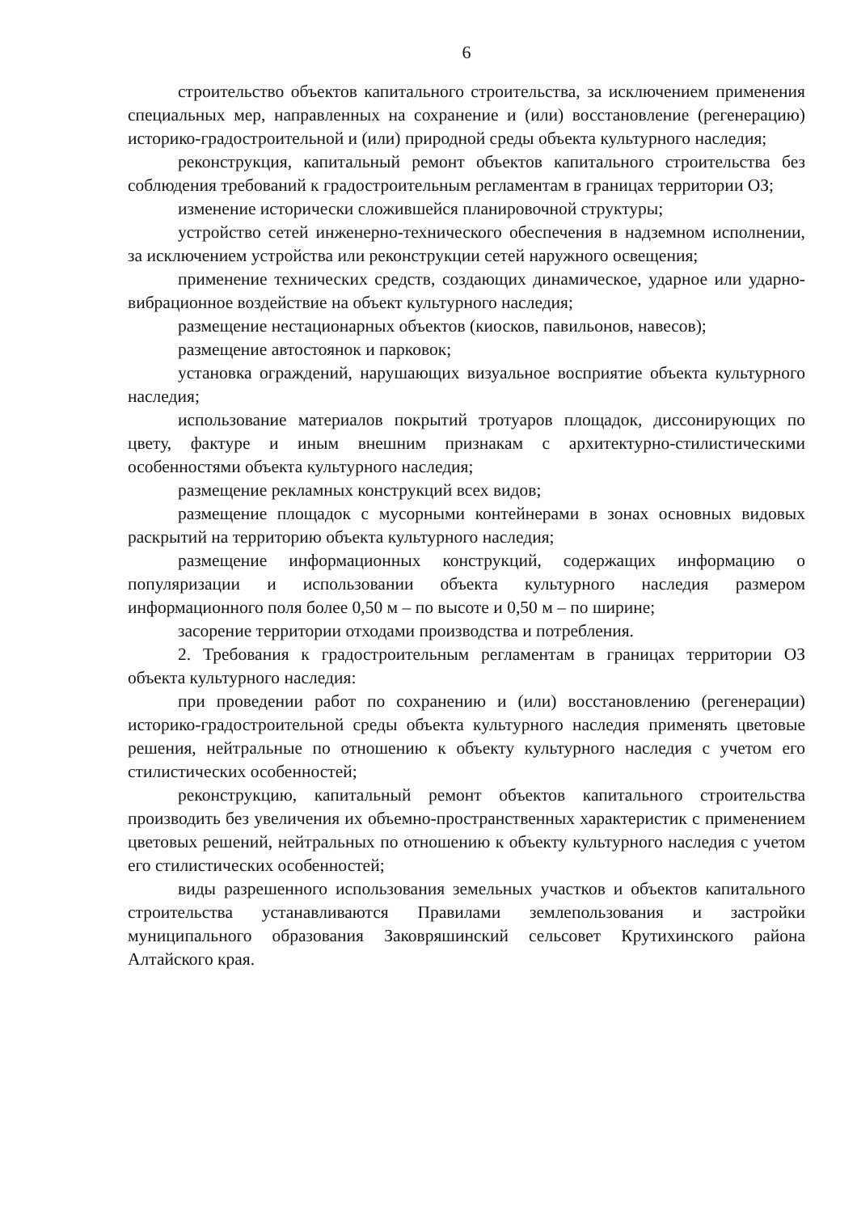6
строительство объектов капитального строительства, за исключением применения специальных мер, направленных на сохранение и (или) восстановление (регенерацию) историко-градостроительной и (или) природной среды объекта культурного наследия;
реконструкция, капитальный ремонт объектов капитального строительства без соблюдения требований к градостроительным регламентам в границах территории ОЗ;
изменение исторически сложившейся планировочной структуры;
устройство сетей инженерно-технического обеспечения в надземном исполнении, за исключением устройства или реконструкции сетей наружного освещения;
применение технических средств, создающих динамическое, ударное или ударно-вибрационное воздействие на объект культурного наследия;
размещение нестационарных объектов (киосков, павильонов, навесов);
размещение автостоянок и парковок;
установка ограждений, нарушающих визуальное восприятие объекта культурного наследия;
использование материалов покрытий тротуаров площадок, диссонирующих по цвету, фактуре и иным внешним признакам с архитектурно-стилистическими особенностями объекта культурного наследия;
размещение рекламных конструкций всех видов;
размещение площадок с мусорными контейнерами в зонах основных видовых раскрытий на территорию объекта культурного наследия;
размещение информационных конструкций, содержащих информацию о популяризации и использовании объекта культурного наследия размером информационного поля более 0,50 м – по высоте и 0,50 м – по ширине;
засорение территории отходами производства и потребления.
2. Требования к градостроительным регламентам в границах территории ОЗ объекта культурного наследия:
при проведении работ по сохранению и (или) восстановлению (регенерации) историко-градостроительной среды объекта культурного наследия применять цветовые решения, нейтральные по отношению к объекту культурного наследия с учетом его стилистических особенностей;
реконструкцию, капитальный ремонт объектов капитального строительства производить без увеличения их объемно-пространственных характеристик с применением цветовых решений, нейтральных по отношению к объекту культурного наследия с учетом его стилистических особенностей;
виды разрешенного использования земельных участков и объектов капитального строительства устанавливаются Правилами землепользования и застройки муниципального образования Заковряшинский сельсовет Крутихинского района Алтайского края.